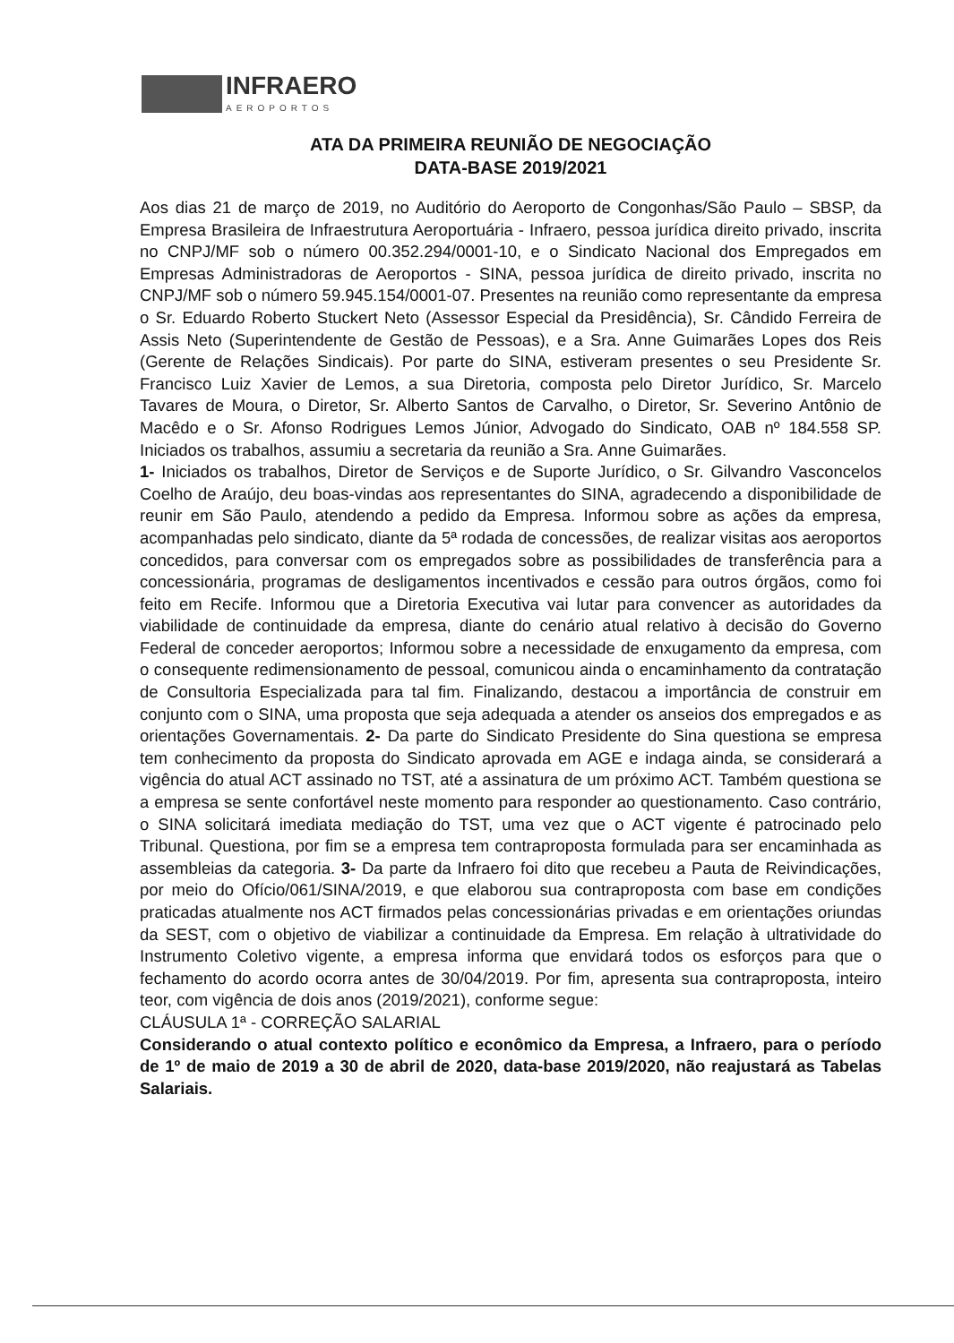INFRAERO AEROPORTOS
ATA DA PRIMEIRA REUNIÃO DE NEGOCIAÇÃO
DATA-BASE 2019/2021
Aos dias 21 de março de 2019, no Auditório do Aeroporto de Congonhas/São Paulo – SBSP, da Empresa Brasileira de Infraestrutura Aeroportuária - Infraero, pessoa jurídica direito privado, inscrita no CNPJ/MF sob o número 00.352.294/0001-10, e o Sindicato Nacional dos Empregados em Empresas Administradoras de Aeroportos - SINA, pessoa jurídica de direito privado, inscrita no CNPJ/MF sob o número 59.945.154/0001-07. Presentes na reunião como representante da empresa o Sr. Eduardo Roberto Stuckert Neto (Assessor Especial da Presidência), Sr. Cândido Ferreira de Assis Neto (Superintendente de Gestão de Pessoas), e a Sra. Anne Guimarães Lopes dos Reis (Gerente de Relações Sindicais). Por parte do SINA, estiveram presentes o seu Presidente Sr. Francisco Luiz Xavier de Lemos, a sua Diretoria, composta pelo Diretor Jurídico, Sr. Marcelo Tavares de Moura, o Diretor, Sr. Alberto Santos de Carvalho, o Diretor, Sr. Severino Antônio de Macêdo e o Sr. Afonso Rodrigues Lemos Júnior, Advogado do Sindicato, OAB nº 184.558 SP. Iniciados os trabalhos, assumiu a secretaria da reunião a Sra. Anne Guimarães.
1- Iniciados os trabalhos, Diretor de Serviços e de Suporte Jurídico, o Sr. Gilvandro Vasconcelos Coelho de Araújo, deu boas-vindas aos representantes do SINA, agradecendo a disponibilidade de reunir em São Paulo, atendendo a pedido da Empresa. Informou sobre as ações da empresa, acompanhadas pelo sindicato, diante da 5ª rodada de concessões, de realizar visitas aos aeroportos concedidos, para conversar com os empregados sobre as possibilidades de transferência para a concessionária, programas de desligamentos incentivados e cessão para outros órgãos, como foi feito em Recife. Informou que a Diretoria Executiva vai lutar para convencer as autoridades da viabilidade de continuidade da empresa, diante do cenário atual relativo à decisão do Governo Federal de conceder aeroportos; Informou sobre a necessidade de enxugamento da empresa, com o consequente redimensionamento de pessoal, comunicou ainda o encaminhamento da contratação de Consultoria Especializada para tal fim. Finalizando, destacou a importância de construir em conjunto com o SINA, uma proposta que seja adequada a atender os anseios dos empregados e as orientações Governamentais. 2- Da parte do Sindicato Presidente do Sina questiona se empresa tem conhecimento da proposta do Sindicato aprovada em AGE e indaga ainda, se considerará a vigência do atual ACT assinado no TST, até a assinatura de um próximo ACT. Também questiona se a empresa se sente confortável neste momento para responder ao questionamento. Caso contrário, o SINA solicitará imediata mediação do TST, uma vez que o ACT vigente é patrocinado pelo Tribunal. Questiona, por fim se a empresa tem contraproposta formulada para ser encaminhada as assembleias da categoria. 3- Da parte da Infraero foi dito que recebeu a Pauta de Reivindicações, por meio do Ofício/061/SINA/2019, e que elaborou sua contraproposta com base em condições praticadas atualmente nos ACT firmados pelas concessionárias privadas e em orientações oriundas da SEST, com o objetivo de viabilizar a continuidade da Empresa. Em relação à ultratividade do Instrumento Coletivo vigente, a empresa informa que envidará todos os esforços para que o fechamento do acordo ocorra antes de 30/04/2019. Por fim, apresenta sua contraproposta, inteiro teor, com vigência de dois anos (2019/2021), conforme segue:
CLÁUSULA 1ª - CORREÇÃO SALARIAL
Considerando o atual contexto político e econômico da Empresa, a Infraero, para o período de 1º de maio de 2019 a 30 de abril de 2020, data-base 2019/2020, não reajustará as Tabelas Salariais.